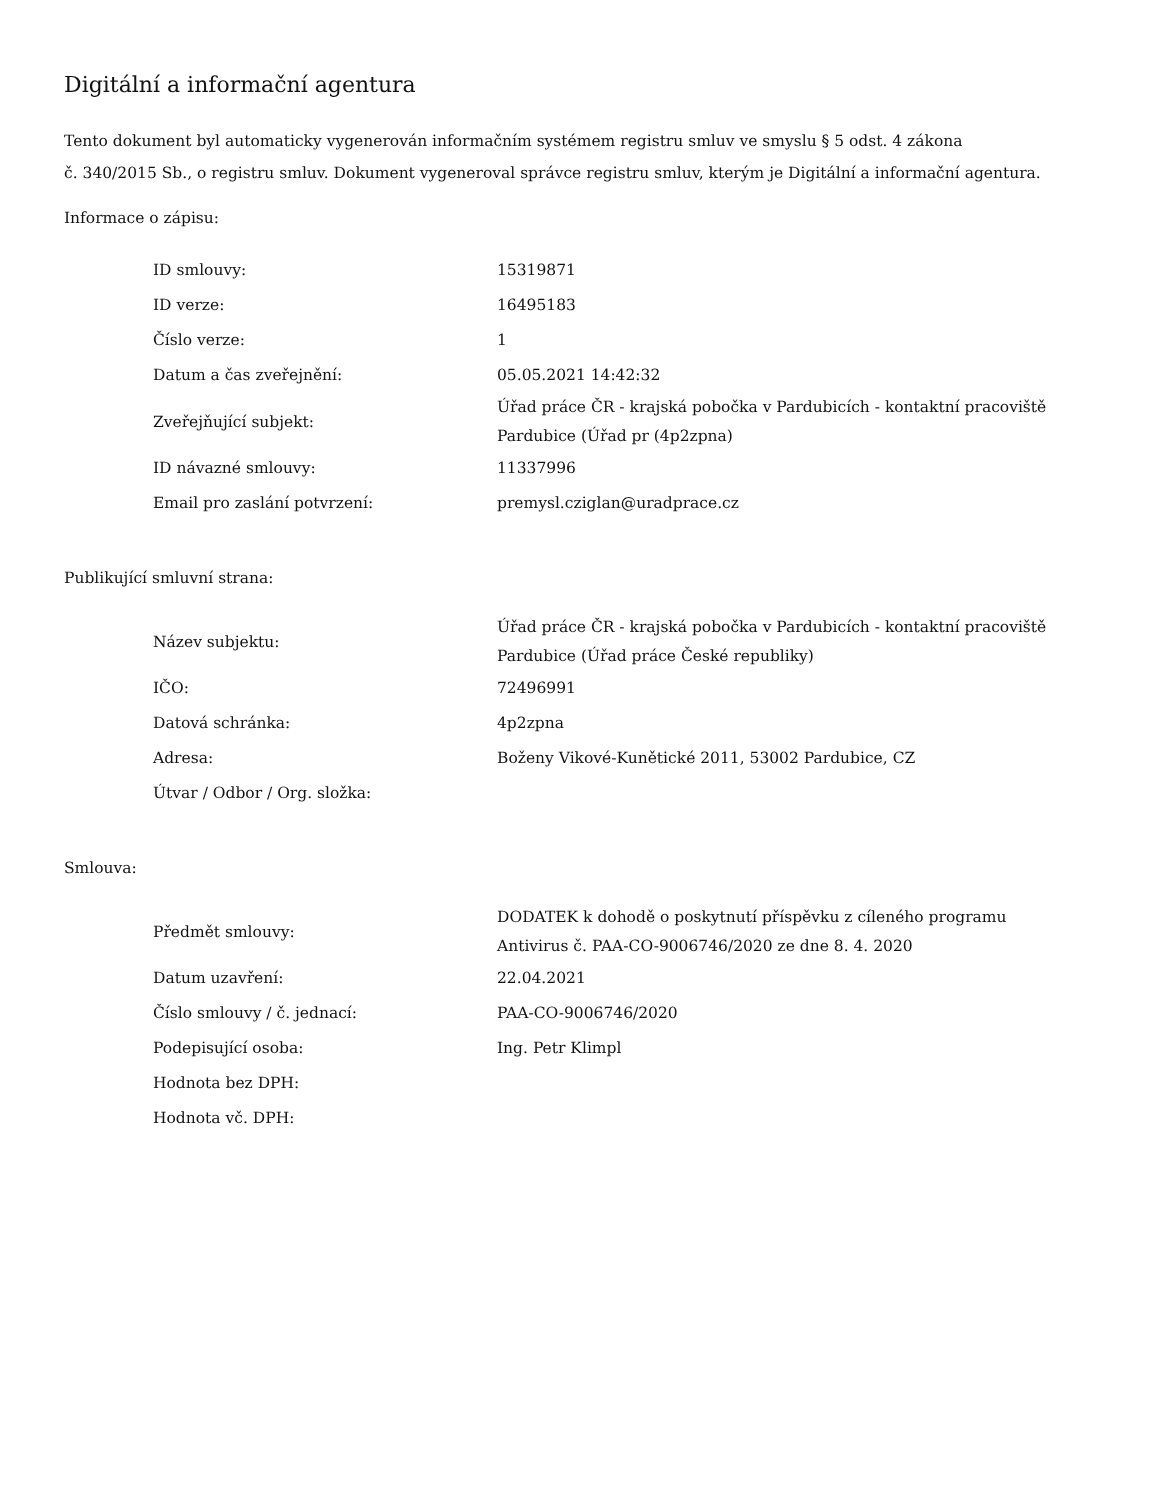Digitální a informační agentura
Tento dokument byl automaticky vygenerován informačním systémem registru smluv ve smyslu § 5 odst. 4 zákona
č. 340/2015 Sb., o registru smluv. Dokument vygeneroval správce registru smluv, kterým je Digitální a informační agentura.
Informace o zápisu:
| ID smlouvy: | 15319871 |
| ID verze: | 16495183 |
| Číslo verze: | 1 |
| Datum a čas zveřejnění: | 05.05.2021 14:42:32 |
| Zveřejňující subjekt: | Úřad práce ČR - krajská pobočka v Pardubicích - kontaktní pracoviště Pardubice (Úřad pr (4p2zpna) |
| ID návazné smlouvy: | 11337996 |
| Email pro zaslání potvrzení: | premysl.cziglan@uradprace.cz |
Publikující smluvní strana:
| Název subjektu: | Úřad práce ČR - krajská pobočka v Pardubicích - kontaktní pracoviště Pardubice (Úřad práce České republiky) |
| IČO: | 72496991 |
| Datová schránka: | 4p2zpna |
| Adresa: | Boženy Vikové-Kunětické 2011, 53002 Pardubice, CZ |
| Útvar / Odbor / Org. složka: | |
Smlouva:
| Předmět smlouvy: | DODATEK k dohodě o poskytnutí příspěvku z cíleného programu Antivirus č. PAA-CO-9006746/2020 ze dne 8. 4. 2020 |
| Datum uzavření: | 22.04.2021 |
| Číslo smlouvy / č. jednací: | PAA-CO-9006746/2020 |
| Podepisující osoba: | Ing. Petr Klimpl |
| Hodnota bez DPH: | |
| Hodnota vč. DPH: | |